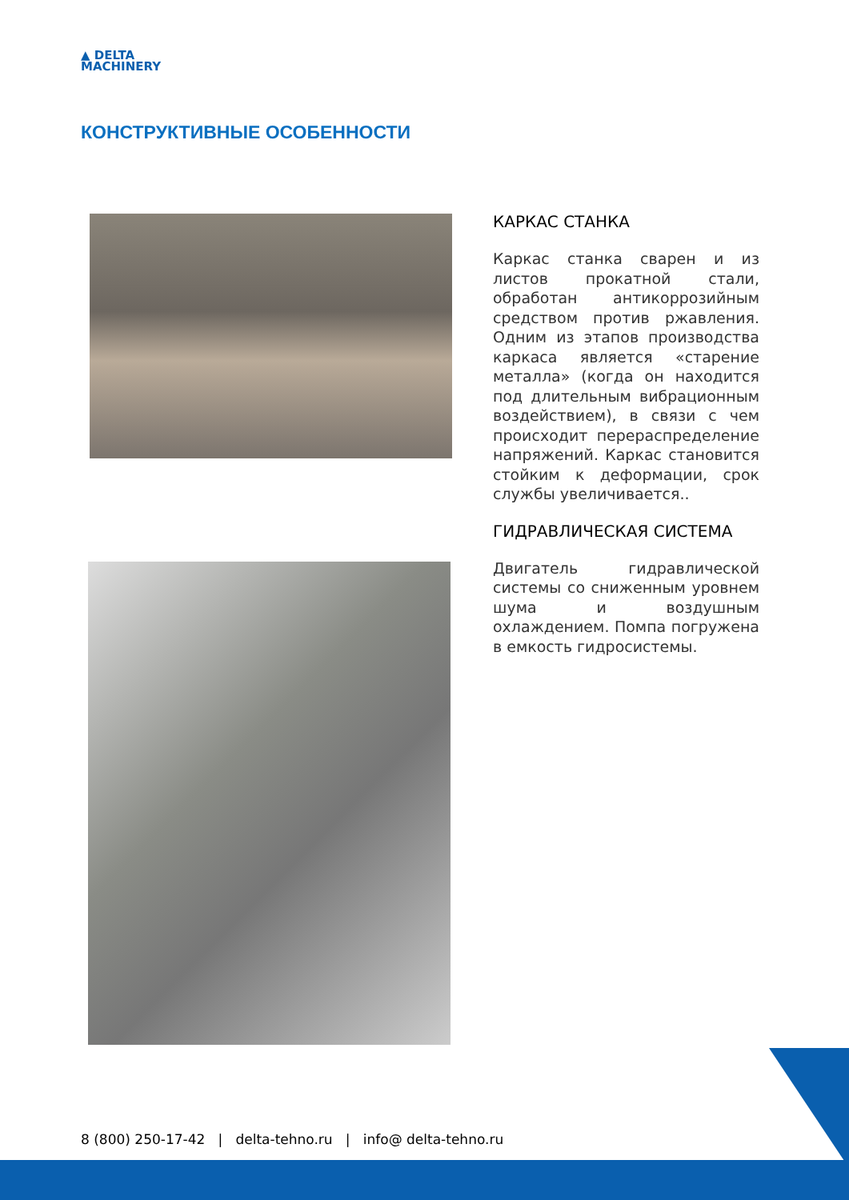▲ DELTA
MACHINERY
КОНСТРУКТИВНЫЕ ОСОБЕННОСТИ
КАРКАС СТАНКА
Каркас станка сварен и из листов прокатной стали, обработан антикоррозийным средством против ржавления. Одним из этапов производства каркаса является «старение металла» (когда он находится под длительным вибрационным воздействием), в связи с чем происходит перераспределение напряжений. Каркас становится стойким к деформации, срок службы увеличивается..
ГИДРАВЛИЧЕСКАЯ СИСТЕМА
Двигатель гидравлической системы со сниженным уровнем шума и воздушным охлаждением. Помпа погружена в емкость гидросистемы.
8 (800) 250-17-42 | delta-tehno.ru | info@ delta-tehno.ru